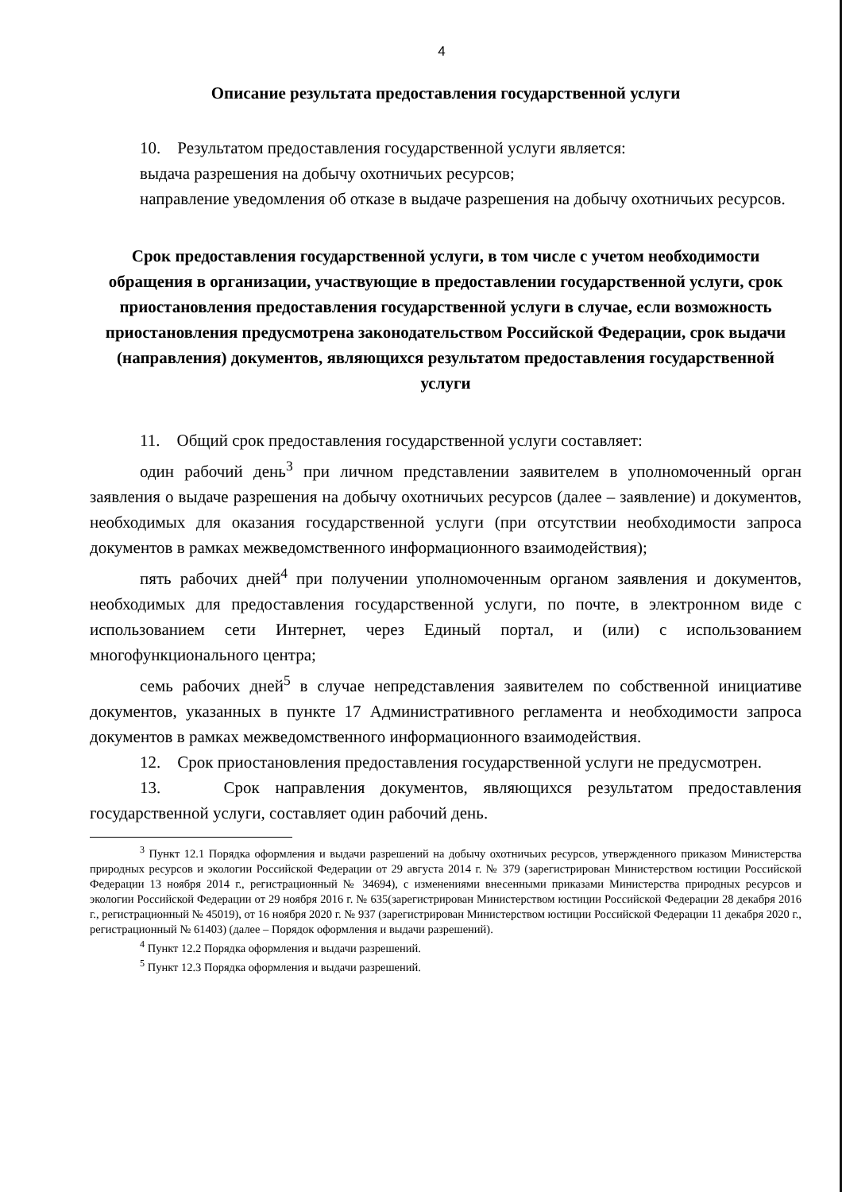4
Описание результата предоставления государственной услуги
10. Результатом предоставления государственной услуги является:
выдача разрешения на добычу охотничьих ресурсов;
направление уведомления об отказе в выдаче разрешения на добычу охотничьих ресурсов.
Срок предоставления государственной услуги, в том числе с учетом необходимости обращения в организации, участвующие в предоставлении государственной услуги, срок приостановления предоставления государственной услуги в случае, если возможность приостановления предусмотрена законодательством Российской Федерации, срок выдачи (направления) документов, являющихся результатом предоставления государственной услуги
11. Общий срок предоставления государственной услуги составляет:
один рабочий день<sup>3</sup> при личном представлении заявителем в уполномоченный орган заявления о выдаче разрешения на добычу охотничьих ресурсов (далее – заявление) и документов, необходимых для оказания государственной услуги (при отсутствии необходимости запроса документов в рамках межведомственного информационного взаимодействия);
пять рабочих дней<sup>4</sup> при получении уполномоченным органом заявления и документов, необходимых для предоставления государственной услуги, по почте, в электронном виде с использованием сети Интернет, через Единый портал, и (или) с использованием многофункционального центра;
семь рабочих дней<sup>5</sup> в случае непредставления заявителем по собственной инициативе документов, указанных в пункте 17 Административного регламента и необходимости запроса документов в рамках межведомственного информационного взаимодействия.
12. Срок приостановления предоставления государственной услуги не предусмотрен.
13. Срок направления документов, являющихся результатом предоставления государственной услуги, составляет один рабочий день.
<sup>3</sup> Пункт 12.1 Порядка оформления и выдачи разрешений на добычу охотничьих ресурсов, утвержденного приказом Министерства природных ресурсов и экологии Российской Федерации от 29 августа 2014 г. № 379 (зарегистрирован Министерством юстиции Российской Федерации 13 ноября 2014 г., регистрационный № 34694), с изменениями внесенными приказами Министерства природных ресурсов и экологии Российской Федерации от 29 ноября 2016 г. № 635(зарегистрирован Министерством юстиции Российской Федерации 28 декабря 2016 г., регистрационный № 45019), от 16 ноября 2020 г. № 937 (зарегистрирован Министерством юстиции Российской Федерации 11 декабря 2020 г., регистрационный № 61403) (далее – Порядок оформления и выдачи разрешений).
<sup>4</sup> Пункт 12.2 Порядка оформления и выдачи разрешений.
<sup>5</sup> Пункт 12.3 Порядка оформления и выдачи разрешений.